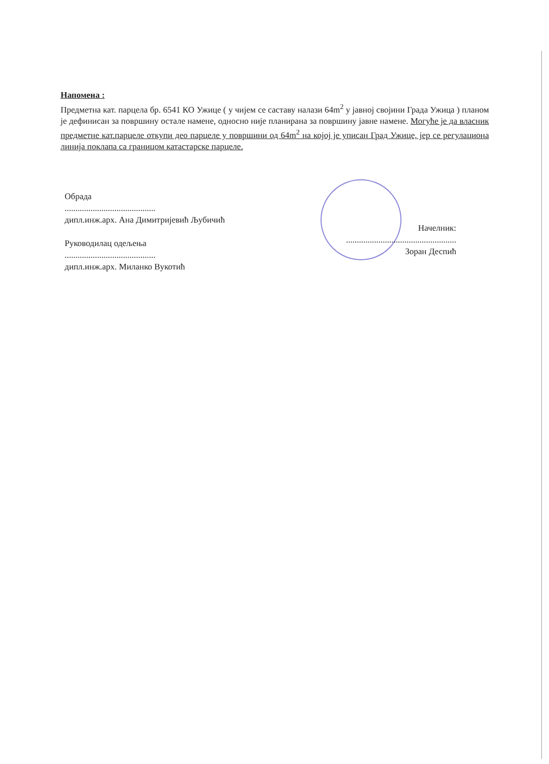Напомена :
Предметна кат. парцела бр. 6541 КО Ужице ( у чијем се саставу налази 64m<sup>2</sup> у јавној својини Града Ужица ) планом је дефинисан за површину остале намене, односно није планирана за површину јавне намене. Могуће је да власник предметне кат.парцеле откупи део парцеле у површини од 64m<sup>2</sup> на којој је уписан Град Ужице, јер се регулациона линија поклапа са границом катастарске парцеле.
Обрада
..........................................
дипл.инж.арх. Ана Димитријевић Љубичић
Руководилац одељења
..........................................
дипл.инж.арх. Миланко Вукотић
Начелник:
...................................................
Зоран Деспић